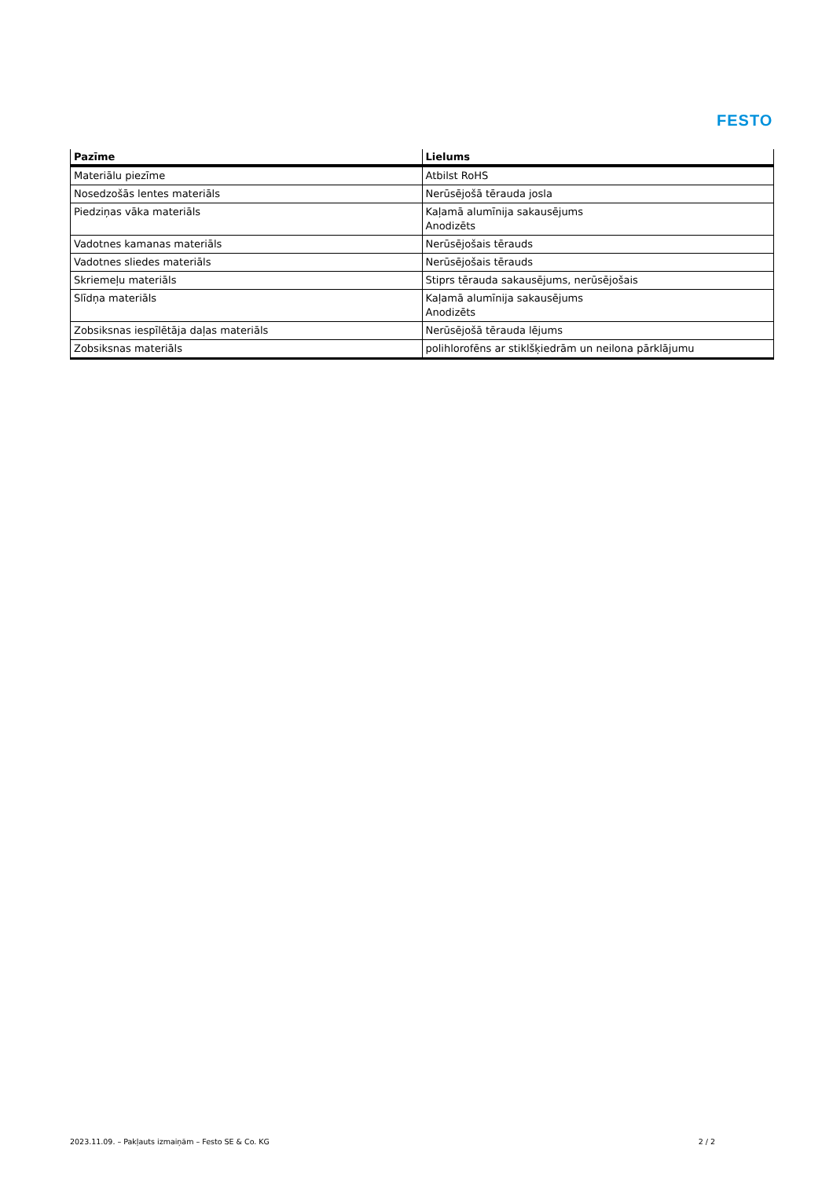FESTO
| Pazīme | Lielums |
| --- | --- |
| Materiālu piezīme | Atbilst RoHS |
| Nosedzošās lentes materiāls | Nerūsējošā tērauda josla |
| Piedziņas vāka materiāls | Kaļamā alumīnija sakausējums Anodizēts |
| Vadotnes kamanas materiāls | Nerūsējošais tērauds |
| Vadotnes sliedes materiāls | Nerūsējošais tērauds |
| Skriemeļu materiāls | Stiprs tērauda sakausējums, nerūsējošais |
| Slīdņa materiāls | Kaļamā alumīnija sakausējums Anodizēts |
| Zobsiksnas iespīlētāja daļas materiāls | Nerūsējošā tērauda lējums |
| Zobsiksnas materiāls | polihlorofēns ar stiklšķiedrām un neilona pārklājumu |
2023.11.09. – Pakļauts izmaiņām – Festo SE & Co. KG 2 / 2